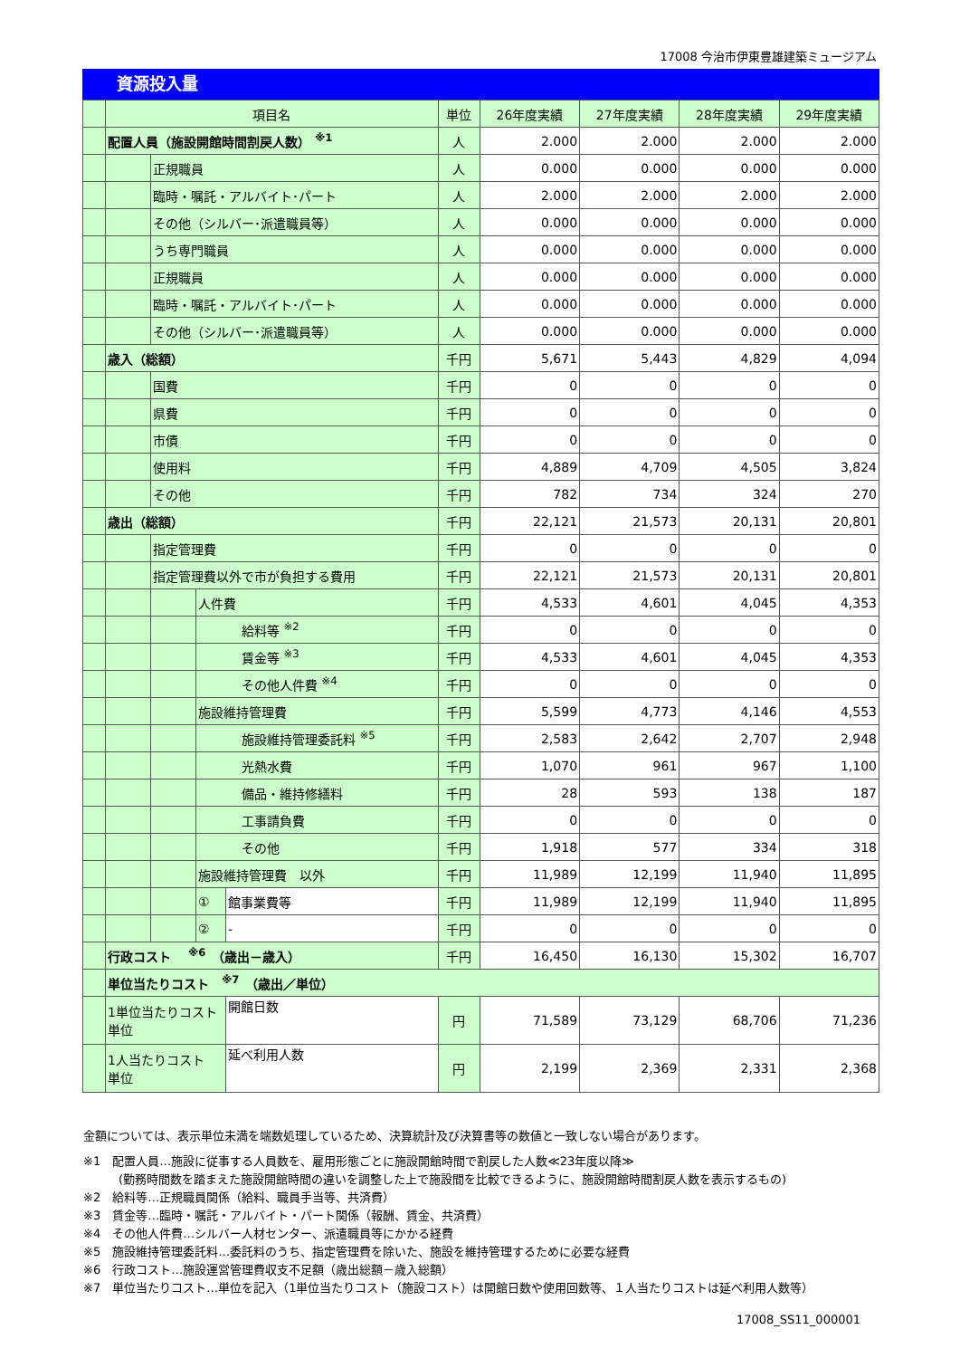17008 今治市伊東豊雄建築ミュージアム
資源投入量
| | 項目名 | | | | 単位 | 26年度実績 | 27年度実績 | 28年度実績 | 29年度実績 |
| --- | --- | --- | --- | --- | --- | --- | --- | --- | --- |
| | 配置人員（施設開館時間割戻人数） <sup>※1</sup> | | | | 人 | 2.000 | 2.000 | 2.000 | 2.000 |
| | | 正規職員 | | | 人 | 0.000 | 0.000 | 0.000 | 0.000 |
| | | 臨時・嘱託・アルバイト･パート | | | 人 | 2.000 | 2.000 | 2.000 | 2.000 |
| | | その他（シルバー･派遣職員等） | | | 人 | 0.000 | 0.000 | 0.000 | 0.000 |
| | | うち専門職員 | | | 人 | 0.000 | 0.000 | 0.000 | 0.000 |
| | | 正規職員 | | | 人 | 0.000 | 0.000 | 0.000 | 0.000 |
| | | 臨時・嘱託・アルバイト･パート | | | 人 | 0.000 | 0.000 | 0.000 | 0.000 |
| | | その他（シルバー･派遣職員等） | | | 人 | 0.000 | 0.000 | 0.000 | 0.000 |
| | 歳入（総額） | | | | 千円 | 5,671 | 5,443 | 4,829 | 4,094 |
| | | 国費 | | | 千円 | 0 | 0 | 0 | 0 |
| | | 県費 | | | 千円 | 0 | 0 | 0 | 0 |
| | | 市債 | | | 千円 | 0 | 0 | 0 | 0 |
| | | 使用料 | | | 千円 | 4,889 | 4,709 | 4,505 | 3,824 |
| | | その他 | | | 千円 | 782 | 734 | 324 | 270 |
| | 歳出（総額） | | | | 千円 | 22,121 | 21,573 | 20,131 | 20,801 |
| | | 指定管理費 | | | 千円 | 0 | 0 | 0 | 0 |
| | | 指定管理費以外で市が負担する費用 | | | 千円 | 22,121 | 21,573 | 20,131 | 20,801 |
| | | | 人件費 | | 千円 | 4,533 | 4,601 | 4,045 | 4,353 |
| | | | 給料等 <sup>※2</sup> | | 千円 | 0 | 0 | 0 | 0 |
| | | | 賃金等 <sup>※3</sup> | | 千円 | 4,533 | 4,601 | 4,045 | 4,353 |
| | | | その他人件費 <sup>※4</sup> | | 千円 | 0 | 0 | 0 | 0 |
| | | | 施設維持管理費 | | 千円 | 5,599 | 4,773 | 4,146 | 4,553 |
| | | | 施設維持管理委託料 <sup>※5</sup> | | 千円 | 2,583 | 2,642 | 2,707 | 2,948 |
| | | | 光熱水費 | | 千円 | 1,070 | 961 | 967 | 1,100 |
| | | | 備品・維持修繕料 | | 千円 | 28 | 593 | 138 | 187 |
| | | | 工事請負費 | | 千円 | 0 | 0 | 0 | 0 |
| | | | その他 | | 千円 | 1,918 | 577 | 334 | 318 |
| | | | 施設維持管理費 以外 | | 千円 | 11,989 | 12,199 | 11,940 | 11,895 |
| | | | ① | 館事業費等 | 千円 | 11,989 | 12,199 | 11,940 | 11,895 |
| | | | ② | - | 千円 | 0 | 0 | 0 | 0 |
| | 行政コスト <sup>※6</sup> （歳出－歳入） | | | | 千円 | 16,450 | 16,130 | 15,302 | 16,707 |
| | 単位当たりコスト <sup>※7</sup> （歳出／単位） | | | | | | | | |
| | 1単位当たりコスト 単位 | | | 開館日数 | 円 | 71,589 | 73,129 | 68,706 | 71,236 |
| | 1人当たりコスト 単位 | | | 延べ利用人数 | 円 | 2,199 | 2,369 | 2,331 | 2,368 |
金額については、表示単位未満を端数処理しているため、決算統計及び決算書等の数値と一致しない場合があります。
※1　配置人員…施設に従事する人員数を、雇用形態ごとに施設開館時間で割戻した人数≪23年度以降≫
　　　(勤務時間数を踏まえた施設開館時間の違いを調整した上で施設間を比較できるように、施設開館時間割戻人数を表示するもの)
※2　給料等…正規職員関係（給料、職員手当等、共済費）
※3　賃金等…臨時・嘱託・アルバイト・パート関係（報酬、賃金、共済費）
※4　その他人件費…シルバー人材センター、派遣職員等にかかる経費
※5　施設維持管理委託料…委託料のうち、指定管理費を除いた、施設を維持管理するために必要な経費
※6　行政コスト…施設運営管理費収支不足額（歳出総額－歳入総額）
※7　単位当たりコスト…単位を記入（1単位当たりコスト（施設コスト）は開館日数や使用回数等、１人当たりコストは延べ利用人数等）
17008_SS11_000001